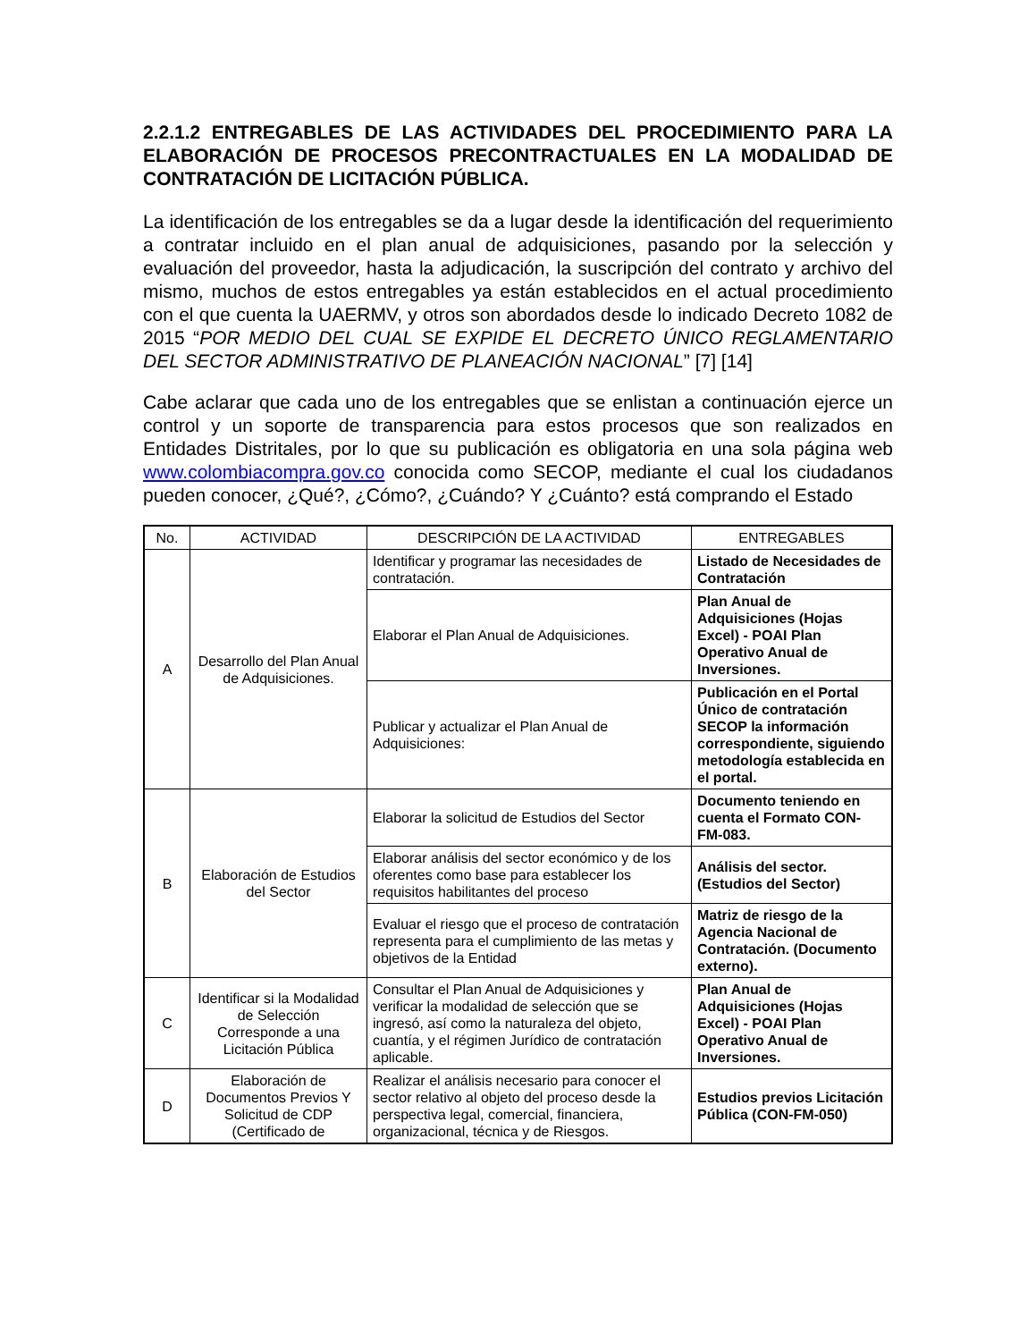2.2.1.2 ENTREGABLES DE LAS ACTIVIDADES DEL PROCEDIMIENTO PARA LA ELABORACIÓN DE PROCESOS PRECONTRACTUALES EN LA MODALIDAD DE CONTRATACIÓN DE LICITACIÓN PÚBLICA.
La identificación de los entregables se da a lugar desde la identificación del requerimiento a contratar incluido en el plan anual de adquisiciones, pasando por la selección y evaluación del proveedor, hasta la adjudicación, la suscripción del contrato y archivo del mismo, muchos de estos entregables ya están establecidos en el actual procedimiento con el que cuenta la UAERMV, y otros son abordados desde lo indicado Decreto 1082 de 2015 “POR MEDIO DEL CUAL SE EXPIDE EL DECRETO ÚNICO REGLAMENTARIO DEL SECTOR ADMINISTRATIVO DE PLANEACIÓN NACIONAL” [7] [14]
Cabe aclarar que cada uno de los entregables que se enlistan a continuación ejerce un control y un soporte de transparencia para estos procesos que son realizados en Entidades Distritales, por lo que su publicación es obligatoria en una sola página web www.colombiacompra.gov.co conocida como SECOP, mediante el cual los ciudadanos pueden conocer, ¿Qué?, ¿Cómo?, ¿Cuándo? Y ¿Cuánto? está comprando el Estado
| No. | ACTIVIDAD | DESCRIPCIÓN DE LA ACTIVIDAD | ENTREGABLES |
| --- | --- | --- | --- |
| A | Desarrollo del Plan Anual de Adquisiciones. | Identificar y programar las necesidades de contratación. | Listado de Necesidades de Contratación |
| | | Elaborar el Plan Anual de Adquisiciones. | Plan Anual de Adquisiciones (Hojas Excel) - POAI Plan Operativo Anual de Inversiones. |
| | | Publicar y actualizar el Plan Anual de Adquisiciones: | Publicación en el Portal Único de contratación SECOP la información correspondiente, siguiendo metodología establecida en el portal. |
| B | Elaboración de Estudios del Sector | Elaborar la solicitud de Estudios del Sector | Documento teniendo en cuenta el Formato CON-FM-083. |
| | | Elaborar análisis del sector económico y de los oferentes como base para establecer los requisitos habilitantes del proceso | Análisis del sector. (Estudios del Sector) |
| | | Evaluar el riesgo que el proceso de contratación representa para el cumplimiento de las metas y objetivos de la Entidad | Matriz de riesgo de la Agencia Nacional de Contratación. (Documento externo). |
| C | Identificar si la Modalidad de Selección Corresponde a una Licitación Pública | Consultar el Plan Anual de Adquisiciones y verificar la modalidad de selección que se ingresó, así como la naturaleza del objeto, cuantía, y el régimen Jurídico de contratación aplicable. | Plan Anual de Adquisiciones (Hojas Excel) - POAI Plan Operativo Anual de Inversiones. |
| D | Elaboración de Documentos Previos Y Solicitud de CDP (Certificado de | Realizar el análisis necesario para conocer el sector relativo al objeto del proceso desde la perspectiva legal, comercial, financiera, organizacional, técnica y de Riesgos. | Estudios previos Licitación Pública (CON-FM-050) |